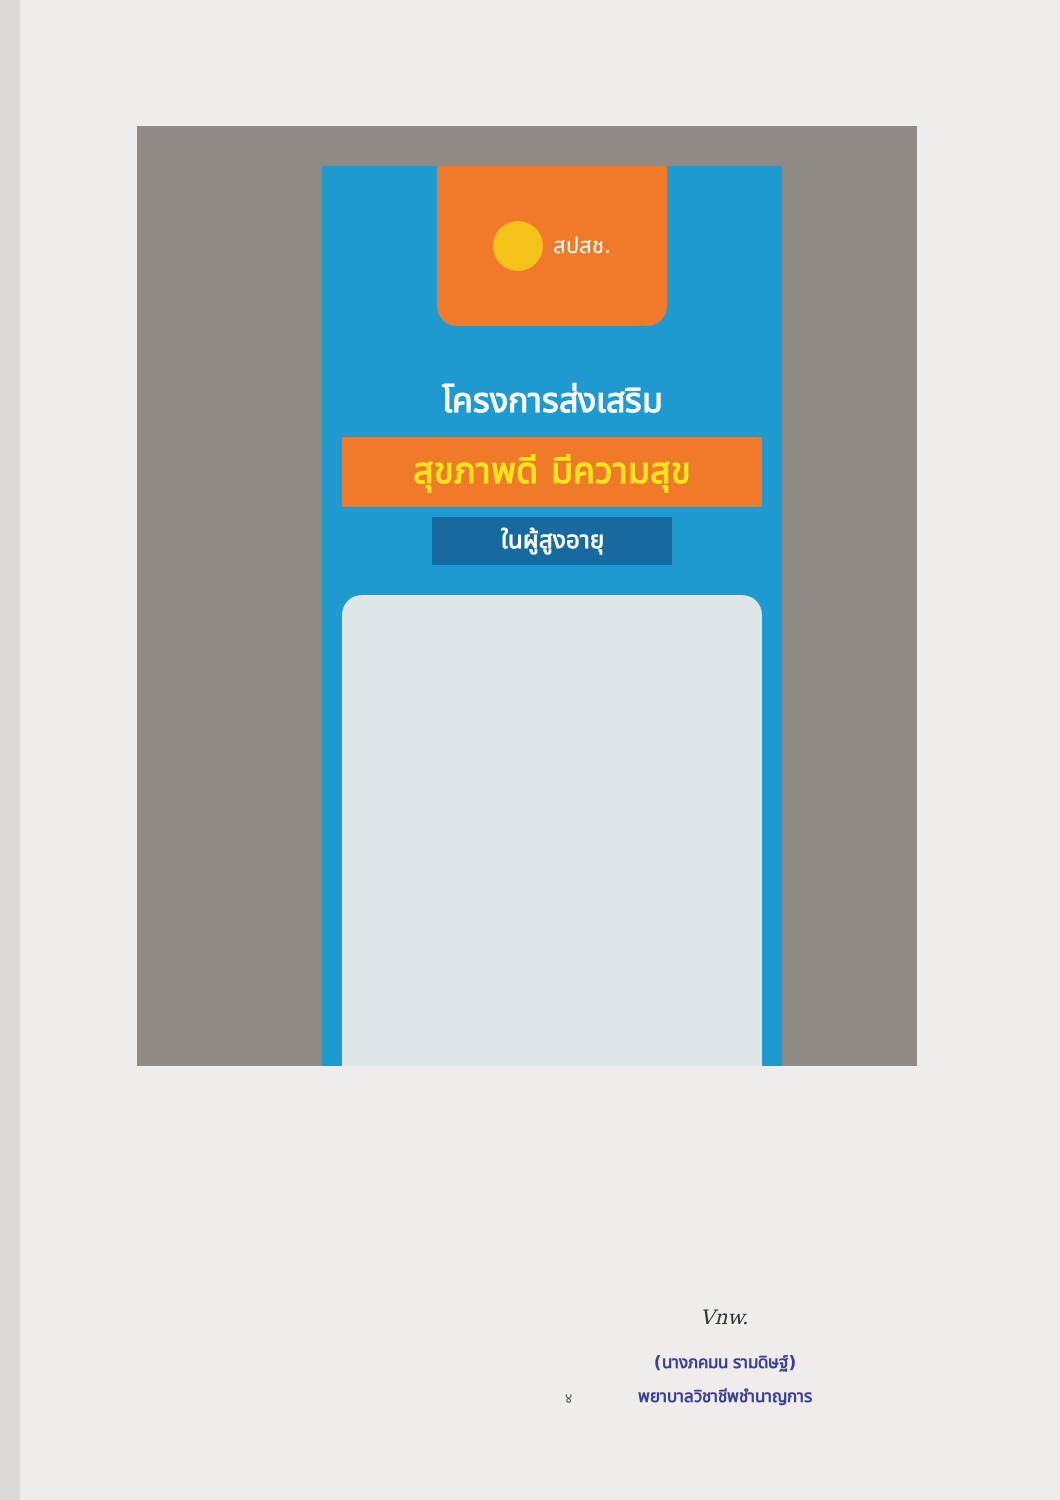สปสช.
โครงการส่งเสริม
สุขภาพดี มีความสุข
ในผู้สูงอายุ
Vnw.
(นางภคมน รามดิษฐ์)
พยาบาลวิชาชีพชำนาญการ
४